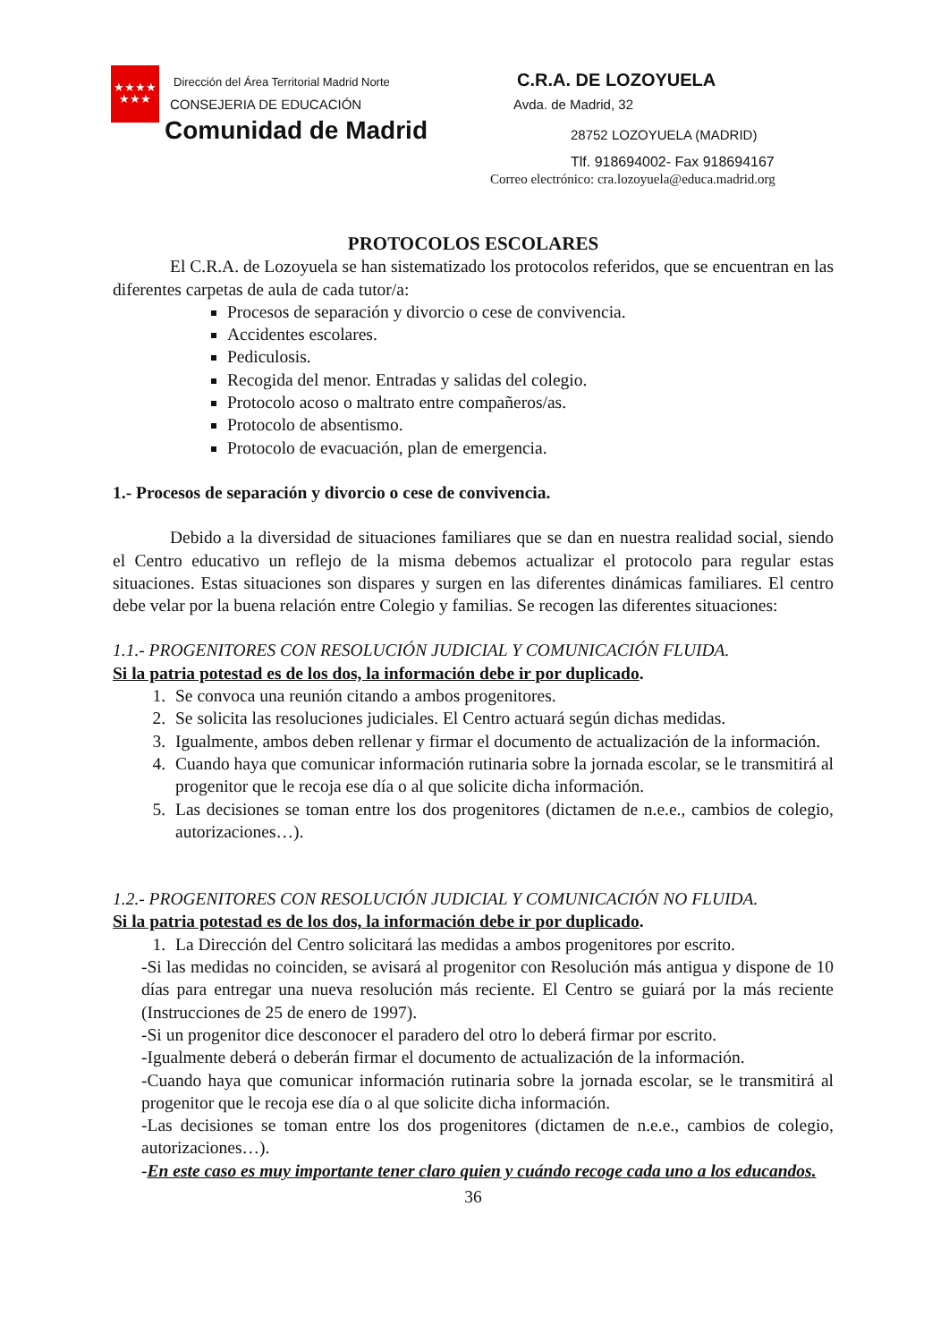★★★★
★★★
Dirección del Área Territorial Madrid Norte
CONSEJERIA DE EDUCACIÓN
Comunidad de Madrid
C.R.A. DE LOZOYUELA
Avda. de Madrid, 32
28752 LOZOYUELA (MADRID)
Tlf. 918694002- Fax 918694167
Correo electrónico: cra.lozoyuela@educa.madrid.org
PROTOCOLOS ESCOLARES
El C.R.A. de Lozoyuela se han sistematizado los protocolos referidos, que se encuentran en las diferentes carpetas de aula de cada tutor/a:
Procesos de separación y divorcio o cese de convivencia.
Accidentes escolares.
Pediculosis.
Recogida del menor. Entradas y salidas del colegio.
Protocolo acoso o maltrato entre compañeros/as.
Protocolo de absentismo.
Protocolo de evacuación, plan de emergencia.
1.- Procesos de separación y divorcio o cese de convivencia.
Debido a la diversidad de situaciones familiares que se dan en nuestra realidad social, siendo el Centro educativo un reflejo de la misma debemos actualizar el protocolo para regular estas situaciones. Estas situaciones son dispares y surgen en las diferentes dinámicas familiares. El centro debe velar por la buena relación entre Colegio y familias. Se recogen las diferentes situaciones:
1.1.- PROGENITORES CON RESOLUCIÓN JUDICIAL Y COMUNICACIÓN FLUIDA.
Si la patria potestad es de los dos, la información debe ir por duplicado.
1. Se convoca una reunión citando a ambos progenitores.
2. Se solicita las resoluciones judiciales. El Centro actuará según dichas medidas.
3. Igualmente, ambos deben rellenar y firmar el documento de actualización de la información.
4. Cuando haya que comunicar información rutinaria sobre la jornada escolar, se le transmitirá al progenitor que le recoja ese día o al que solicite dicha información.
5. Las decisiones se toman entre los dos progenitores (dictamen de n.e.e., cambios de colegio, autorizaciones…).
1.2.- PROGENITORES CON RESOLUCIÓN JUDICIAL Y COMUNICACIÓN NO FLUIDA.
Si la patria potestad es de los dos, la información debe ir por duplicado.
1. La Dirección del Centro solicitará las medidas a ambos progenitores por escrito.
-Si las medidas no coinciden, se avisará al progenitor con Resolución más antigua y dispone de 10 días para entregar una nueva resolución más reciente. El Centro se guiará por la más reciente (Instrucciones de 25 de enero de 1997).
-Si un progenitor dice desconocer el paradero del otro lo deberá firmar por escrito.
-Igualmente deberá o deberán firmar el documento de actualización de la información.
-Cuando haya que comunicar información rutinaria sobre la jornada escolar, se le transmitirá al progenitor que le recoja ese día o al que solicite dicha información.
-Las decisiones se toman entre los dos progenitores (dictamen de n.e.e., cambios de colegio, autorizaciones…).
-En este caso es muy importante tener claro quien y cuándo recoge cada uno a los educandos.
36